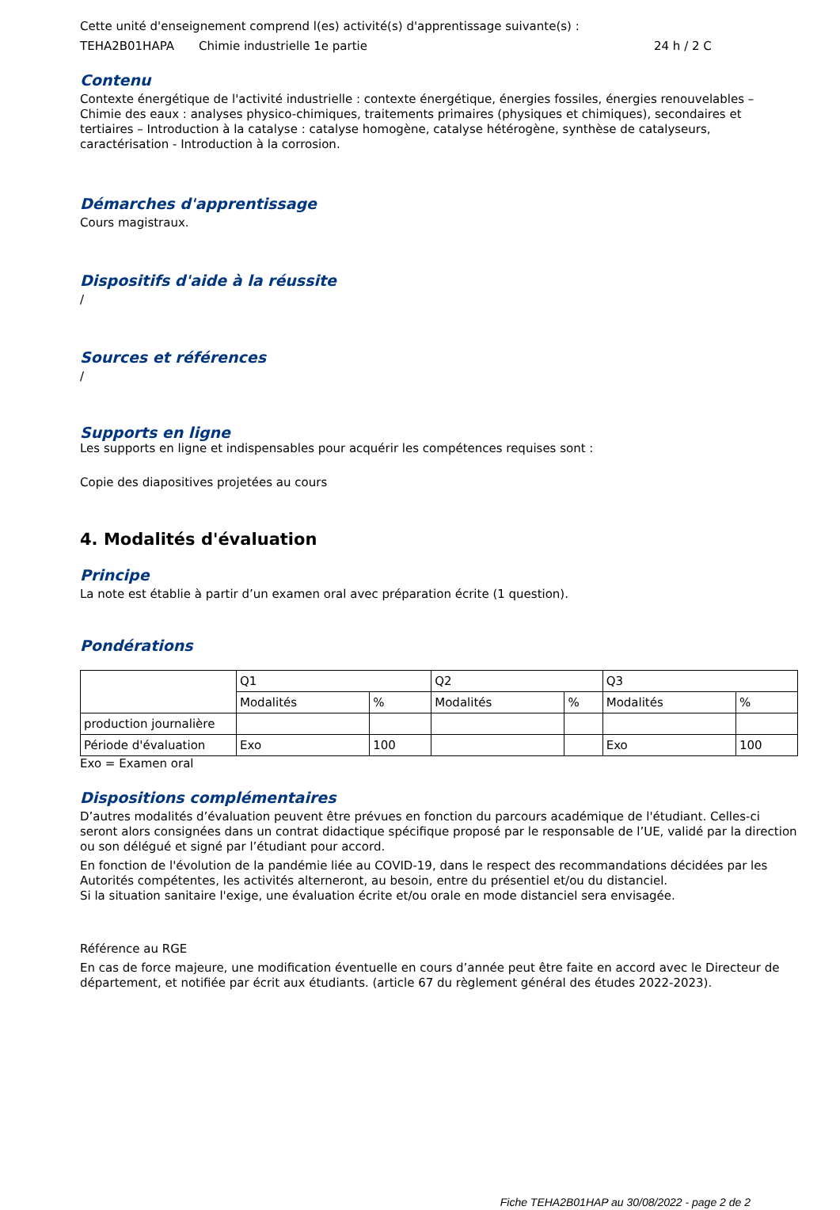Cette unité d'enseignement comprend l(es) activité(s) d'apprentissage suivante(s) :
TEHA2B01HAPA Chimie industrielle 1e partie 24 h / 2 C
Contenu
Contexte énergétique de l'activité industrielle : contexte énergétique, énergies fossiles, énergies renouvelables – Chimie des eaux : analyses physico-chimiques, traitements primaires (physiques et chimiques), secondaires et tertiaires – Introduction à la catalyse : catalyse homogène, catalyse hétérogène, synthèse de catalyseurs, caractérisation - Introduction à la corrosion.
Démarches d'apprentissage
Cours magistraux.
Dispositifs d'aide à la réussite
/
Sources et références
/
Supports en ligne
Les supports en ligne et indispensables pour acquérir les compétences requises sont :
Copie des diapositives projetées au cours
4. Modalités d'évaluation
Principe
La note est établie à partir d’un examen oral avec préparation écrite (1 question).
Pondérations
| | Q1 | | Q2 | | Q3 | |
| | Modalités | % | Modalités | % | Modalités | % |
| production journalière | | | | | | |
| Période d'évaluation | Exo | 100 | | | Exo | 100 |
Exo = Examen oral
Dispositions complémentaires
D’autres modalités d’évaluation peuvent être prévues en fonction du parcours académique de l'étudiant. Celles-ci seront alors consignées dans un contrat didactique spécifique proposé par le responsable de l’UE, validé par la direction ou son délégué et signé par l’étudiant pour accord.
En fonction de l'évolution de la pandémie liée au COVID-19, dans le respect des recommandations décidées par les Autorités compétentes, les activités alterneront, au besoin, entre du présentiel et/ou du distanciel.
Si la situation sanitaire l'exige, une évaluation écrite et/ou orale en mode distanciel sera envisagée.
Référence au RGE
En cas de force majeure, une modification éventuelle en cours d’année peut être faite en accord avec le Directeur de département, et notifiée par écrit aux étudiants. (article 67 du règlement général des études 2022-2023).
Fiche TEHA2B01HAP au 30/08/2022 - page 2 de 2